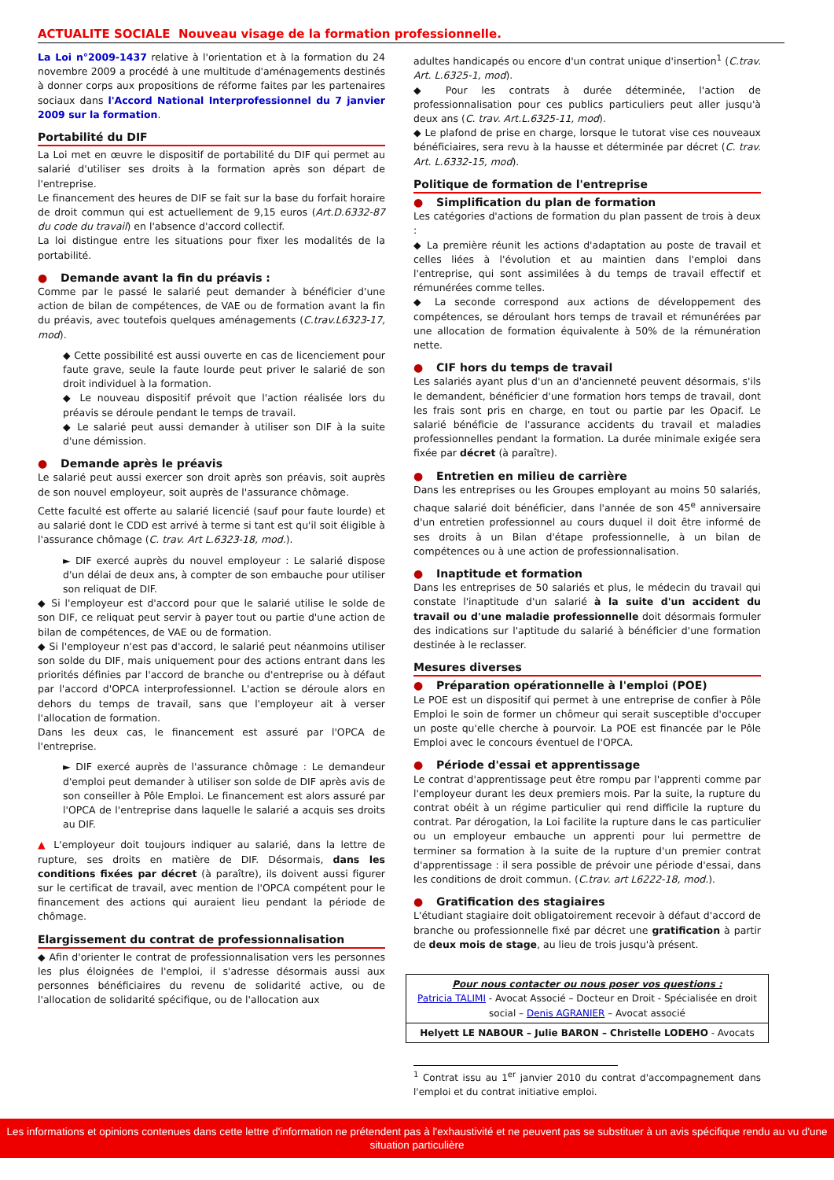ACTUALITE SOCIALE Nouveau visage de la formation professionnelle.
La Loi n°2009-1437 relative à l'orientation et à la formation du 24 novembre 2009 a procédé à une multitude d'aménagements destinés à donner corps aux propositions de réforme faites par les partenaires sociaux dans l'Accord National Interprofessionnel du 7 janvier 2009 sur la formation.
Portabilité du DIF
La Loi met en œuvre le dispositif de portabilité du DIF qui permet au salarié d'utiliser ses droits à la formation après son départ de l'entreprise.
Le financement des heures de DIF se fait sur la base du forfait horaire de droit commun qui est actuellement de 9,15 euros (Art.D.6332-87 du code du travail) en l'absence d'accord collectif.
La loi distingue entre les situations pour fixer les modalités de la portabilité.
● Demande avant la fin du préavis :
Comme par le passé le salarié peut demander à bénéficier d'une action de bilan de compétences, de VAE ou de formation avant la fin du préavis, avec toutefois quelques aménagements (C.trav.L6323-17, mod).
◆ Cette possibilité est aussi ouverte en cas de licenciement pour faute grave, seule la faute lourde peut priver le salarié de son droit individuel à la formation.
◆ Le nouveau dispositif prévoit que l'action réalisée lors du préavis se déroule pendant le temps de travail.
◆ Le salarié peut aussi demander à utiliser son DIF à la suite d'une démission.
● Demande après le préavis
Le salarié peut aussi exercer son droit après son préavis, soit auprès de son nouvel employeur, soit auprès de l'assurance chômage.
Cette faculté est offerte au salarié licencié (sauf pour faute lourde) et au salarié dont le CDD est arrivé à terme si tant est qu'il soit éligible à l'assurance chômage (C. trav. Art L.6323-18, mod.).
► DIF exercé auprès du nouvel employeur : Le salarié dispose d'un délai de deux ans, à compter de son embauche pour utiliser son reliquat de DIF.
◆ Si l'employeur est d'accord pour que le salarié utilise le solde de son DIF, ce reliquat peut servir à payer tout ou partie d'une action de bilan de compétences, de VAE ou de formation.
◆ Si l'employeur n'est pas d'accord, le salarié peut néanmoins utiliser son solde du DIF, mais uniquement pour des actions entrant dans les priorités définies par l'accord de branche ou d'entreprise ou à défaut par l'accord d'OPCA interprofessionnel. L'action se déroule alors en dehors du temps de travail, sans que l'employeur ait à verser l'allocation de formation.
Dans les deux cas, le financement est assuré par l'OPCA de l'entreprise.
► DIF exercé auprès de l'assurance chômage : Le demandeur d'emploi peut demander à utiliser son solde de DIF après avis de son conseiller à Pôle Emploi. Le financement est alors assuré par l'OPCA de l'entreprise dans laquelle le salarié a acquis ses droits au DIF.
▲ L'employeur doit toujours indiquer au salarié, dans la lettre de rupture, ses droits en matière de DIF. Désormais, dans les conditions fixées par décret (à paraître), ils doivent aussi figurer sur le certificat de travail, avec mention de l'OPCA compétent pour le financement des actions qui auraient lieu pendant la période de chômage.
Elargissement du contrat de professionnalisation
◆ Afin d'orienter le contrat de professionnalisation vers les personnes les plus éloignées de l'emploi, il s'adresse désormais aussi aux personnes bénéficiaires du revenu de solidarité active, ou de l'allocation de solidarité spécifique, ou de l'allocation aux
adultes handicapés ou encore d'un contrat unique d'insertion<sup>1</sup> (C.trav. Art. L.6325-1, mod).
◆ Pour les contrats à durée déterminée, l'action de professionnalisation pour ces publics particuliers peut aller jusqu'à deux ans (C. trav. Art.L.6325-11, mod).
◆ Le plafond de prise en charge, lorsque le tutorat vise ces nouveaux bénéficiaires, sera revu à la hausse et déterminée par décret (C. trav. Art. L.6332-15, mod).
Politique de formation de l'entreprise
● Simplification du plan de formation
Les catégories d'actions de formation du plan passent de trois à deux :
◆ La première réunit les actions d'adaptation au poste de travail et celles liées à l'évolution et au maintien dans l'emploi dans l'entreprise, qui sont assimilées à du temps de travail effectif et rémunérées comme telles.
◆ La seconde correspond aux actions de développement des compétences, se déroulant hors temps de travail et rémunérées par une allocation de formation équivalente à 50% de la rémunération nette.
● CIF hors du temps de travail
Les salariés ayant plus d'un an d'ancienneté peuvent désormais, s'ils le demandent, bénéficier d'une formation hors temps de travail, dont les frais sont pris en charge, en tout ou partie par les Opacif. Le salarié bénéficie de l'assurance accidents du travail et maladies professionnelles pendant la formation. La durée minimale exigée sera fixée par décret (à paraître).
● Entretien en milieu de carrière
Dans les entreprises ou les Groupes employant au moins 50 salariés, chaque salarié doit bénéficier, dans l'année de son 45<sup>e</sup> anniversaire d'un entretien professionnel au cours duquel il doit être informé de ses droits à un Bilan d'étape professionnelle, à un bilan de compétences ou à une action de professionnalisation.
● Inaptitude et formation
Dans les entreprises de 50 salariés et plus, le médecin du travail qui constate l'inaptitude d'un salarié à la suite d'un accident du travail ou d'une maladie professionnelle doit désormais formuler des indications sur l'aptitude du salarié à bénéficier d'une formation destinée à le reclasser.
Mesures diverses
● Préparation opérationnelle à l'emploi (POE)
Le POE est un dispositif qui permet à une entreprise de confier à Pôle Emploi le soin de former un chômeur qui serait susceptible d'occuper un poste qu'elle cherche à pourvoir. La POE est financée par le Pôle Emploi avec le concours éventuel de l'OPCA.
● Période d'essai et apprentissage
Le contrat d'apprentissage peut être rompu par l'apprenti comme par l'employeur durant les deux premiers mois. Par la suite, la rupture du contrat obéit à un régime particulier qui rend difficile la rupture du contrat. Par dérogation, la Loi facilite la rupture dans le cas particulier ou un employeur embauche un apprenti pour lui permettre de terminer sa formation à la suite de la rupture d'un premier contrat d'apprentissage : il sera possible de prévoir une période d'essai, dans les conditions de droit commun. (C.trav. art L6222-18, mod.).
● Gratification des stagiaires
L'étudiant stagiaire doit obligatoirement recevoir à défaut d'accord de branche ou professionnelle fixé par décret une gratification à partir de deux mois de stage, au lieu de trois jusqu'à présent.
Pour nous contacter ou nous poser vos questions :
Patricia TALIMI - Avocat Associé – Docteur en Droit - Spécialisée en droit social – Denis AGRANIER – Avocat associé
Helyett LE NABOUR – Julie BARON – Christelle LODEHO - Avocats
<sup>1</sup> Contrat issu au 1<sup>er</sup> janvier 2010 du contrat d'accompagnement dans l'emploi et du contrat initiative emploi.
Les informations et opinions contenues dans cette lettre d'information ne prétendent pas à l'exhaustivité et ne peuvent pas se substituer à un avis spécifique rendu au vu d'une situation particulière